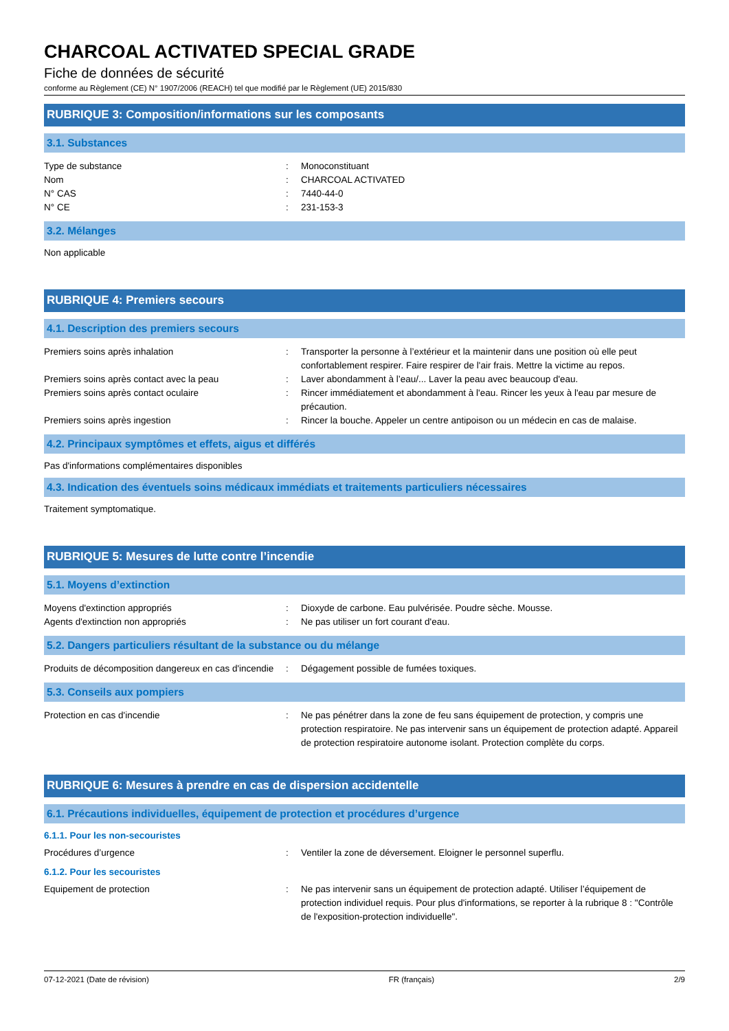CHARCOAL ACTIVATED SPECIAL GRADE
Fiche de données de sécurité
conforme au Règlement (CE) N° 1907/2006 (REACH) tel que modifié par le Règlement (UE) 2015/830
RUBRIQUE 3: Composition/informations sur les composants
3.1. Substances
Type de substance : Monoconstituant
Nom : CHARCOAL ACTIVATED
N° CAS : 7440-44-0
N° CE : 231-153-3
3.2. Mélanges
Non applicable
RUBRIQUE 4: Premiers secours
4.1. Description des premiers secours
Premiers soins après inhalation : Transporter la personne à l’extérieur et la maintenir dans une position où elle peut confortablement respirer. Faire respirer de l'air frais. Mettre la victime au repos.
Premiers soins après contact avec la peau : Laver abondamment à l’eau/... Laver la peau avec beaucoup d'eau.
Premiers soins après contact oculaire : Rincer immédiatement et abondamment à l'eau. Rincer les yeux à l'eau par mesure de précaution.
Premiers soins après ingestion : Rincer la bouche. Appeler un centre antipoison ou un médecin en cas de malaise.
4.2. Principaux symptômes et effets, aigus et différés
Pas d'informations complémentaires disponibles
4.3. Indication des éventuels soins médicaux immédiats et traitements particuliers nécessaires
Traitement symptomatique.
RUBRIQUE 5: Mesures de lutte contre l’incendie
5.1. Moyens d’extinction
Moyens d'extinction appropriés : Dioxyde de carbone. Eau pulvérisée. Poudre sèche. Mousse.
Agents d'extinction non appropriés : Ne pas utiliser un fort courant d'eau.
5.2. Dangers particuliers résultant de la substance ou du mélange
Produits de décomposition dangereux en cas d'incendie
: Dégagement possible de fumées toxiques.
5.3. Conseils aux pompiers
Protection en cas d'incendie : Ne pas pénétrer dans la zone de feu sans équipement de protection, y compris une protection respiratoire. Ne pas intervenir sans un équipement de protection adapté. Appareil de protection respiratoire autonome isolant. Protection complète du corps.
RUBRIQUE 6: Mesures à prendre en cas de dispersion accidentelle
6.1. Précautions individuelles, équipement de protection et procédures d’urgence
6.1.1. Pour les non-secouristes
Procédures d’urgence : Ventiler la zone de déversement. Eloigner le personnel superflu.
6.1.2. Pour les secouristes
Equipement de protection : Ne pas intervenir sans un équipement de protection adapté. Utiliser l’équipement de protection individuel requis. Pour plus d'informations, se reporter à la rubrique 8 : "Contrôle de l'exposition-protection individuelle".
07-12-2021 (Date de révision) FR (français) 2/9